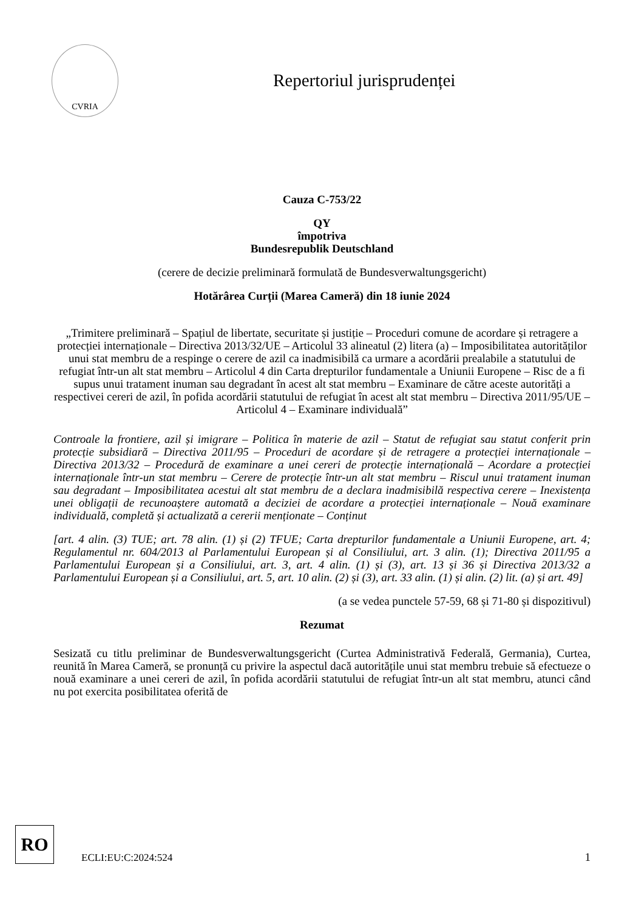CVRIA
Repertoriul jurisprudenței
Cauza C-753/22
QY
împotriva
Bundesrepublik Deutschland
(cerere de decizie preliminară formulată de Bundesverwaltungsgericht)
Hotărârea Curții (Marea Cameră) din 18 iunie 2024
„Trimitere preliminară – Spațiul de libertate, securitate și justiție – Proceduri comune de acordare și retragere a protecției internaționale – Directiva 2013/32/UE – Articolul 33 alineatul (2) litera (a) – Imposibilitatea autorităților unui stat membru de a respinge o cerere de azil ca inadmisibilă ca urmare a acordării prealabile a statutului de refugiat într-un alt stat membru – Articolul 4 din Carta drepturilor fundamentale a Uniunii Europene – Risc de a fi supus unui tratament inuman sau degradant în acest alt stat membru – Examinare de către aceste autorități a respectivei cereri de azil, în pofida acordării statutului de refugiat în acest alt stat membru – Directiva 2011/95/UE – Articolul 4 – Examinare individuală”
Controale la frontiere, azil și imigrare – Politica în materie de azil – Statut de refugiat sau statut conferit prin protecție subsidiară – Directiva 2011/95 – Proceduri de acordare și de retragere a protecției internaționale – Directiva 2013/32 – Procedură de examinare a unei cereri de protecție internațională – Acordare a protecției internaționale într-un stat membru – Cerere de protecție într-un alt stat membru – Riscul unui tratament inuman sau degradant – Imposibilitatea acestui alt stat membru de a declara inadmisibilă respectiva cerere – Inexistența unei obligații de recunoaștere automată a deciziei de acordare a protecției internaționale – Nouă examinare individuală, completă și actualizată a cererii menționate – Conținut
[art. 4 alin. (3) TUE; art. 78 alin. (1) și (2) TFUE; Carta drepturilor fundamentale a Uniunii Europene, art. 4; Regulamentul nr. 604/2013 al Parlamentului European și al Consiliului, art. 3 alin. (1); Directiva 2011/95 a Parlamentului European și a Consiliului, art. 3, art. 4 alin. (1) și (3), art. 13 și 36 și Directiva 2013/32 a Parlamentului European și a Consiliului, art. 5, art. 10 alin. (2) și (3), art. 33 alin. (1) și alin. (2) lit. (a) și art. 49]
(a se vedea punctele 57-59, 68 și 71-80 și dispozitivul)
Rezumat
Sesizată cu titlu preliminar de Bundesverwaltungsgericht (Curtea Administrativă Federală, Germania), Curtea, reunită în Marea Cameră, se pronunță cu privire la aspectul dacă autoritățile unui stat membru trebuie să efectueze o nouă examinare a unei cereri de azil, în pofida acordării statutului de refugiat într-un alt stat membru, atunci când nu pot exercita posibilitatea oferită de
RO
ECLI:EU:C:2024:524
1